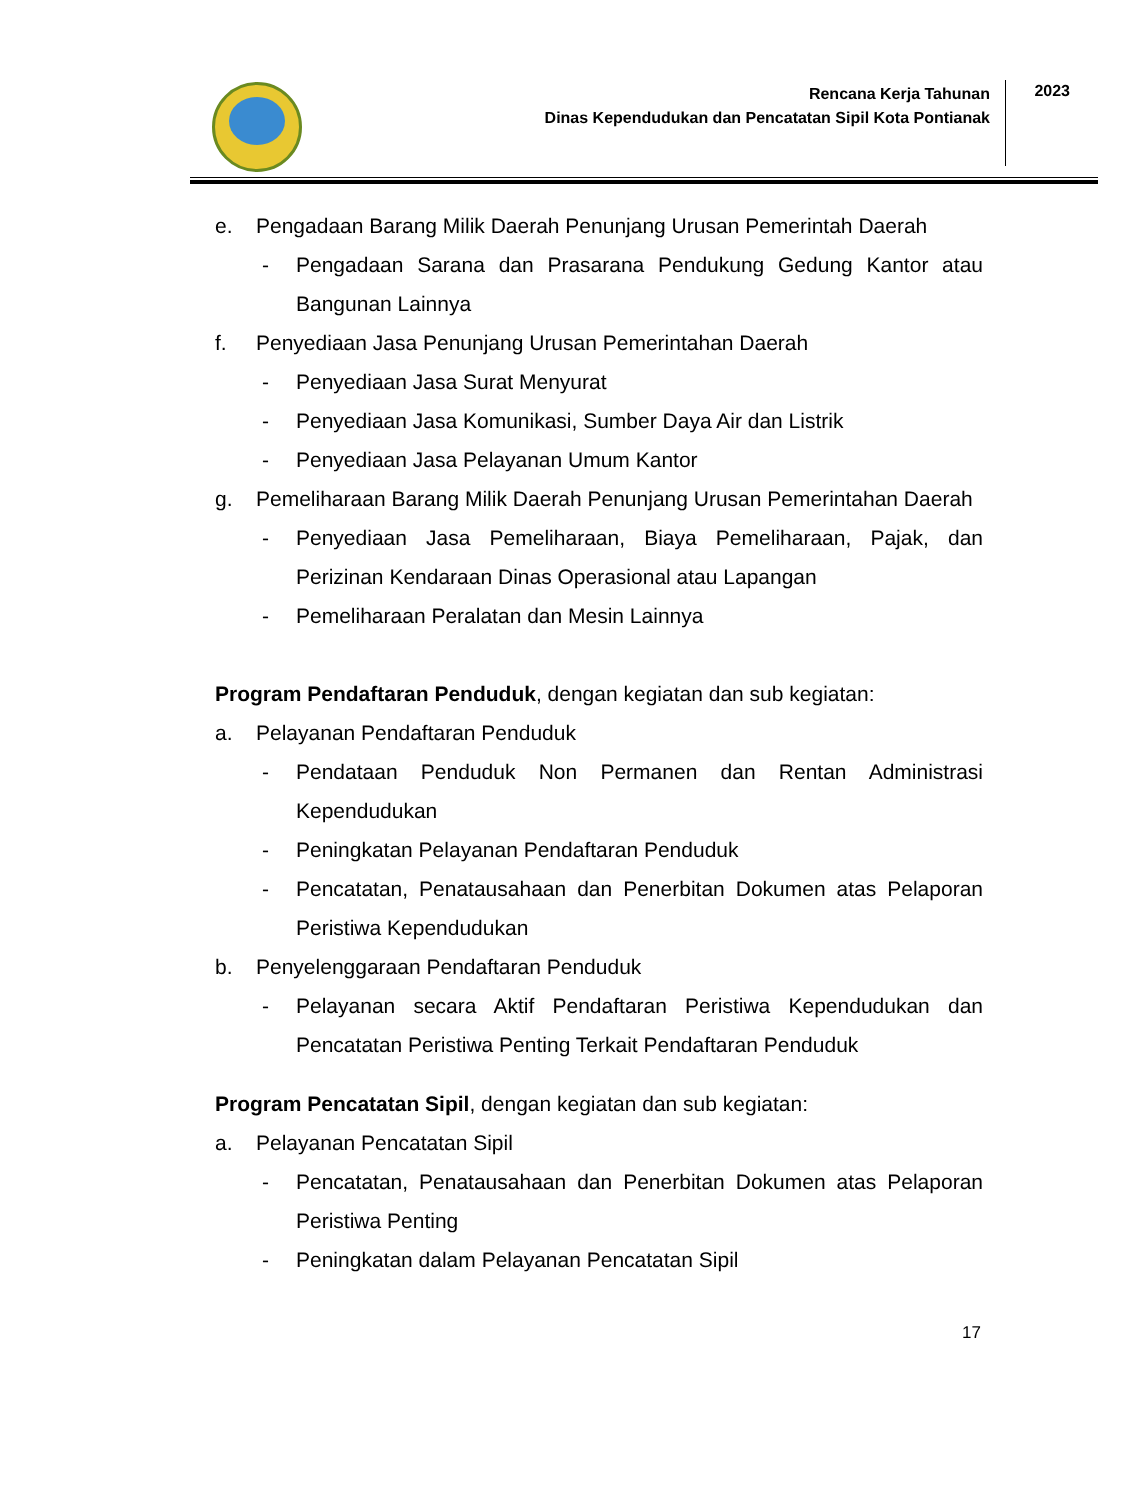Rencana Kerja Tahunan
Dinas Kependudukan dan Pencatatan Sipil Kota Pontianak
2023
e. Pengadaan Barang Milik Daerah Penunjang Urusan Pemerintah Daerah
- Pengadaan Sarana dan Prasarana Pendukung Gedung Kantor atau Bangunan Lainnya
f. Penyediaan Jasa Penunjang Urusan Pemerintahan Daerah
- Penyediaan Jasa Surat Menyurat
- Penyediaan Jasa Komunikasi, Sumber Daya Air dan Listrik
- Penyediaan Jasa Pelayanan Umum Kantor
g. Pemeliharaan Barang Milik Daerah Penunjang Urusan Pemerintahan Daerah
- Penyediaan Jasa Pemeliharaan, Biaya Pemeliharaan, Pajak, dan Perizinan Kendaraan Dinas Operasional atau Lapangan
- Pemeliharaan Peralatan dan Mesin Lainnya
Program Pendaftaran Penduduk, dengan kegiatan dan sub kegiatan:
a. Pelayanan Pendaftaran Penduduk
- Pendataan Penduduk Non Permanen dan Rentan Administrasi Kependudukan
- Peningkatan Pelayanan Pendaftaran Penduduk
- Pencatatan, Penatausahaan dan Penerbitan Dokumen atas Pelaporan Peristiwa Kependudukan
b. Penyelenggaraan Pendaftaran Penduduk
- Pelayanan secara Aktif Pendaftaran Peristiwa Kependudukan dan Pencatatan Peristiwa Penting Terkait Pendaftaran Penduduk
Program Pencatatan Sipil, dengan kegiatan dan sub kegiatan:
a. Pelayanan Pencatatan Sipil
- Pencatatan, Penatausahaan dan Penerbitan Dokumen atas Pelaporan Peristiwa Penting
- Peningkatan dalam Pelayanan Pencatatan Sipil
17